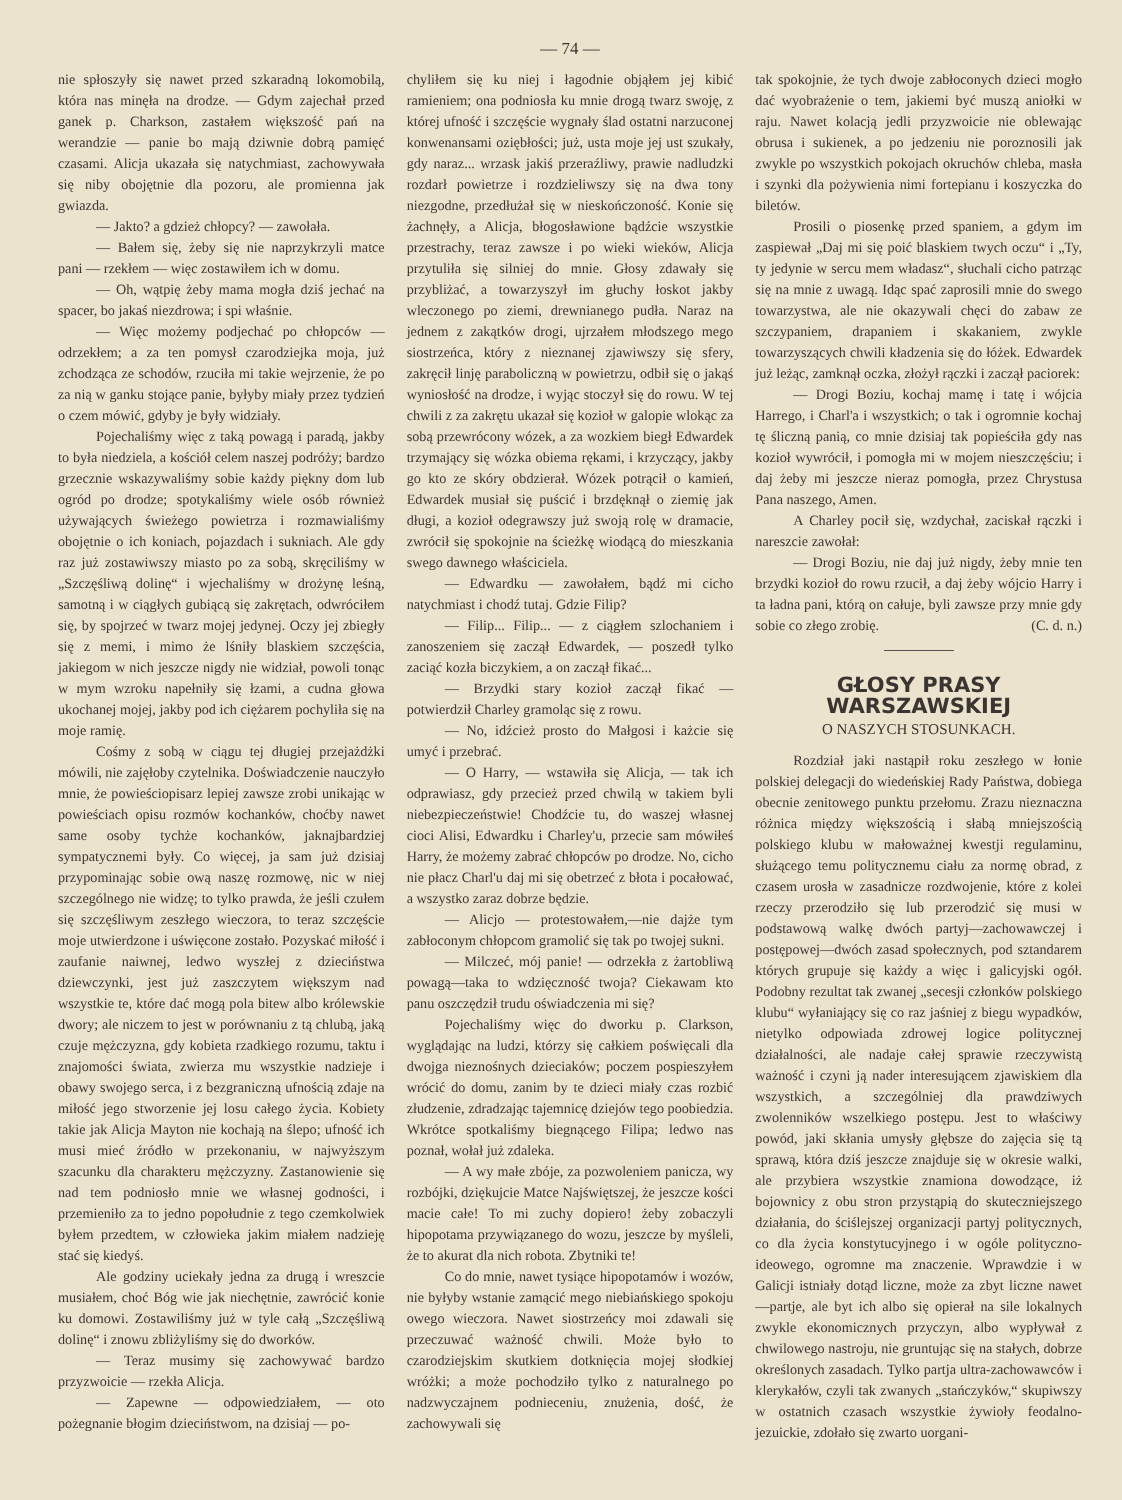— 74 —
nie spłoszyły się nawet przed szkaradną lokomobilą, która nas minęła na drodze. — Gdym zajechał przed ganek p. Charkson, zastałem większość pań na werandzie — panie bo mają dziwnie dobrą pamięć czasami. Alicja ukazała się natychmiast, zachowywała się niby obojętnie dla pozoru, ale promienna jak gwiazda.
— Jakto? a gdzież chłopcy? — zawołała.
— Bałem się, żeby się nie naprzykrzyli matce pani — rzekłem — więc zostawiłem ich w domu.
— Oh, wątpię żeby mama mogła dziś jechać na spacer, bo jakaś niezdrowa; i spi właśnie.
— Więc możemy podjechać po chłopców — odrzekłem; a za ten pomysł czarodziejka moja, już zchodząca ze schodów, rzuciła mi takie wejrzenie, że po za nią w ganku stojące panie, byłyby miały przez tydzień o czem mówić, gdyby je były widziały.
Pojechaliśmy więc z taką powagą i paradą, jakby to była niedziela, a kościół celem naszej podróży; bardzo grzecznie wskazywaliśmy sobie każdy piękny dom lub ogród po drodze; spotykaliśmy wiele osób również używających świeżego powietrza i rozmawialiśmy obojętnie o ich koniach, pojazdach i sukniach. Ale gdy raz już zostawiwszy miasto po za sobą, skręciliśmy w „Szczęśliwą dolinę“ i wjechaliśmy w drożynę leśną, samotną i w ciągłych gubiącą się zakrętach, odwróciłem się, by spojrzeć w twarz mojej jedynej. Oczy jej zbiegły się z memi, i mimo że lśniły blaskiem szczęścia, jakiegom w nich jeszcze nigdy nie widział, powoli tonąc w mym wzroku napełniły się łzami, a cudna głowa ukochanej mojej, jakby pod ich ciężarem pochyliła się na moje ramię.
Cośmy z sobą w ciągu tej długiej przejażdżki mówili, nie zajęłoby czytelnika. Doświadczenie nauczyło mnie, że powieściopisarz lepiej zawsze zrobi unikając w powieściach opisu rozmów kochanków, choćby nawet same osoby tychże kochanków, jaknajbardziej sympatycznemi były. Co więcej, ja sam już dzisiaj przypominając sobie ową naszę rozmowę, nic w niej szczególnego nie widzę; to tylko prawda, że jeśli czułem się szczęśliwym zeszłego wieczora, to teraz szczęście moje utwierdzone i uświęcone zostało. Pozyskać miłość i zaufanie naiwnej, ledwo wyszłej z dzieciństwa dziewczynki, jest już zaszczytem większym nad wszystkie te, które dać mogą pola bitew albo królewskie dwory; ale niczem to jest w porównaniu z tą chlubą, jaką czuje mężczyzna, gdy kobieta rzadkiego rozumu, taktu i znajomości świata, zwierza mu wszystkie nadzieje i obawy swojego serca, i z bezgraniczną ufnością zdaje na miłość jego stworzenie jej losu całego życia. Kobiety takie jak Alicja Mayton nie kochają na ślepo; ufność ich musi mieć źródło w przekonaniu, w najwyższym szacunku dla charakteru mężczyzny. Zastanowienie się nad tem podniosło mnie we własnej godności, i przemieniło za to jedno popołudnie z tego czemkolwiek byłem przedtem, w człowieka jakim miałem nadzieję stać się kiedyś.
Ale godziny uciekały jedna za drugą i wreszcie musiałem, choć Bóg wie jak niechętnie, zawrócić konie ku domowi. Zostawiliśmy już w tyle całą „Szczęśliwą dolinę“ i znowu zbliżyliśmy się do dworków.
— Teraz musimy się zachowywać bardzo przyzwoicie — rzekła Alicja.
— Zapewne — odpowiedziałem, — oto pożegnanie błogim dzieciństwom, na dzisiaj — po-
chyliłem się ku niej i łagodnie objąłem jej kibić ramieniem; ona podniosła ku mnie drogą twarz swoję, z której ufność i szczęście wygnały ślad ostatni narzuconej konwenansami oziębłości; już, usta moje jej ust szukały, gdy naraz... wrzask jakiś przeraźliwy, prawie nadludzki rozdarł powietrze i rozdzieliwszy się na dwa tony niezgodne, przedłużał się w nieskończoność. Konie się żachnęły, a Alicja, błogosławione bądźcie wszystkie przestrachy, teraz zawsze i po wieki wieków, Alicja przytuliła się silniej do mnie. Głosy zdawały się przybliżać, a towarzyszył im głuchy łoskot jakby wleczonego po ziemi, drewnianego pudła. Naraz na jednem z zakątków drogi, ujrzałem młodszego mego siostrzeńca, który z nieznanej zjawiwszy się sfery, zakręcił linję paraboliczną w powietrzu, odbił się o jakąś wyniosłość na drodze, i wyjąc stoczył się do rowu. W tej chwili z za zakrętu ukazał się kozioł w galopie wlokąc za sobą przewrócony wózek, a za wozkiem biegł Edwardek trzymający się wózka obiema rękami, i krzyczący, jakby go kto ze skóry obdzierał. Wózek potrącił o kamień, Edwardek musiał się puścić i brzdęknął o ziemię jak długi, a kozioł odegrawszy już swoją rolę w dramacie, zwrócił się spokojnie na ścieżkę wiodącą do mieszkania swego dawnego właściciela.
— Edwardku — zawołałem, bądź mi cicho natychmiast i chodź tutaj. Gdzie Filip?
— Filip... Filip... — z ciągłem szlochaniem i zanoszeniem się zaczął Edwardek, — poszedł tylko zaciąć kozła biczykiem, a on zaczął fikać...
— Brzydki stary kozioł zaczął fikać — potwierdził Charley gramoląc się z rowu.
— No, idźcież prosto do Małgosi i każcie się umyć i przebrać.
— O Harry, — wstawiła się Alicja, — tak ich odprawiasz, gdy przecież przed chwilą w takiem byli niebezpieczeństwie! Chodźcie tu, do waszej własnej cioci Alisi, Edwardku i Charley'u, przecie sam mówiłeś Harry, że możemy zabrać chłopców po drodze. No, cicho nie płacz Charl'u daj mi się obetrzeć z błota i pocałować, a wszystko zaraz dobrze będzie.
— Alicjo — protestowałem,—nie dajże tym zabłoconym chłopcom gramolić się tak po twojej sukni.
— Milczeć, mój panie! — odrzekła z żartobliwą powagą—taka to wdzięczność twoja? Ciekawam kto panu oszczędził trudu oświadczenia mi się?
Pojechaliśmy więc do dworku p. Clarkson, wyglądając na ludzi, którzy się całkiem poświęcali dla dwojga nieznośnych dzieciaków; poczem pospieszyłem wrócić do domu, zanim by te dzieci miały czas rozbić złudzenie, zdradzając tajemnicę dziejów tego poobiedzia. Wkrótce spotkaliśmy biegnącego Filipa; ledwo nas poznał, wołał już zdaleka.
— A wy małe zbóje, za pozwoleniem panicza, wy rozbójki, dziękujcie Matce Najświętszej, że jeszcze kości macie całe! To mi zuchy dopiero! żeby zobaczyli hipopotama przywiązanego do wozu, jeszcze by myśleli, że to akurat dla nich robota. Zbytniki te!
Co do mnie, nawet tysiące hipopotamów i wozów, nie byłyby wstanie zamącić mego niebiańskiego spokoju owego wieczora. Nawet siostrzeńcy moi zdawali się przeczuwać ważność chwili. Może było to czarodziejskim skutkiem dotknięcia mojej słodkiej wróżki; a może pochodziło tylko z naturalnego po nadzwyczajnem podnieceniu, znużenia, dość, że zachowywali się
tak spokojnie, że tych dwoje zabłoconych dzieci mogło dać wyobrażenie o tem, jakiemi być muszą aniołki w raju. Nawet kolacją jedli przyzwoicie nie oblewając obrusa i sukienek, a po jedzeniu nie poroznosili jak zwykle po wszystkich pokojach okruchów chleba, masła i szynki dla pożywienia nimi fortepianu i koszyczka do biletów.
Prosili o piosenkę przed spaniem, a gdym im zaspiewał „Daj mi się poić blaskiem twych oczu“ i „Ty, ty jedynie w sercu mem władasz“, słuchali cicho patrząc się na mnie z uwagą. Idąc spać zaprosili mnie do swego towarzystwa, ale nie okazywali chęci do zabaw ze szczypaniem, drapaniem i skakaniem, zwykle towarzyszących chwili kładzenia się do łóżek. Edwardek już leżąc, zamknął oczka, złożył rączki i zaczął paciorek:
— Drogi Boziu, kochaj mamę i tatę i wójcia Harrego, i Charl'a i wszystkich; o tak i ogromnie kochaj tę śliczną panią, co mnie dzisiaj tak popieściła gdy nas kozioł wywrócił, i pomogła mi w mojem nieszczęściu; i daj żeby mi jeszcze nieraz pomogła, przez Chrystusa Pana naszego, Amen.
A Charley pocił się, wzdychał, zaciskał rączki i nareszcie zawołał:
— Drogi Boziu, nie daj już nigdy, żeby mnie ten brzydki kozioł do rowu rzucił, a daj żeby wójcio Harry i ta ładna pani, którą on całuje, byli zawsze przy mnie gdy sobie co złego zrobię. (C. d. n.)
GŁOSY PRASY WARSZAWSKIEJ
O NASZYCH STOSUNKACH.
Rozdział jaki nastąpił roku zeszłego w łonie polskiej delegacji do wiedeńskiej Rady Państwa, dobiega obecnie zenitowego punktu przełomu. Zrazu nieznaczna różnica między większością i słabą mniejszością polskiego klubu w małoważnej kwestji regulaminu, służącego temu politycznemu ciału za normę obrad, z czasem urosła w zasadnicze rozdwojenie, które z kolei rzeczy przerodziło się lub przerodzić się musi w podstawową walkę dwóch partyj—zachowawczej i postępowej—dwóch zasad społecznych, pod sztandarem których grupuje się każdy a więc i galicyjski ogół. Podobny rezultat tak zwanej „secesji członków polskiego klubu“ wyłaniający się co raz jaśniej z biegu wypadków, nietylko odpowiada zdrowej logice politycznej działalności, ale nadaje całej sprawie rzeczywistą ważność i czyni ją nader interesującem zjawiskiem dla wszystkich, a szczególniej dla prawdziwych zwolenników wszelkiego postępu. Jest to właściwy powód, jaki skłania umysły głębsze do zajęcia się tą sprawą, która dziś jeszcze znajduje się w okresie walki, ale przybiera wszystkie znamiona dowodzące, iż bojownicy z obu stron przystąpią do skuteczniejszego działania, do ściślejszej organizacji partyj politycznych, co dla życia konstytucyjnego i w ogóle polityczno-ideowego, ogromne ma znaczenie. Wprawdzie i w Galicji istniały dotąd liczne, może za zbyt liczne nawet—partje, ale byt ich albo się opierał na sile lokalnych zwykle ekonomicznych przyczyn, albo wypływał z chwilowego nastroju, nie gruntując się na stałych, dobrze określonych zasadach. Tylko partja ultra-zachowawców i klerykałów, czyli tak zwanych „stańczyków,“ skupiwszy w ostatnich czasach wszystkie żywioły feodalno-jezuickie, zdołało się zwarto uorgani-